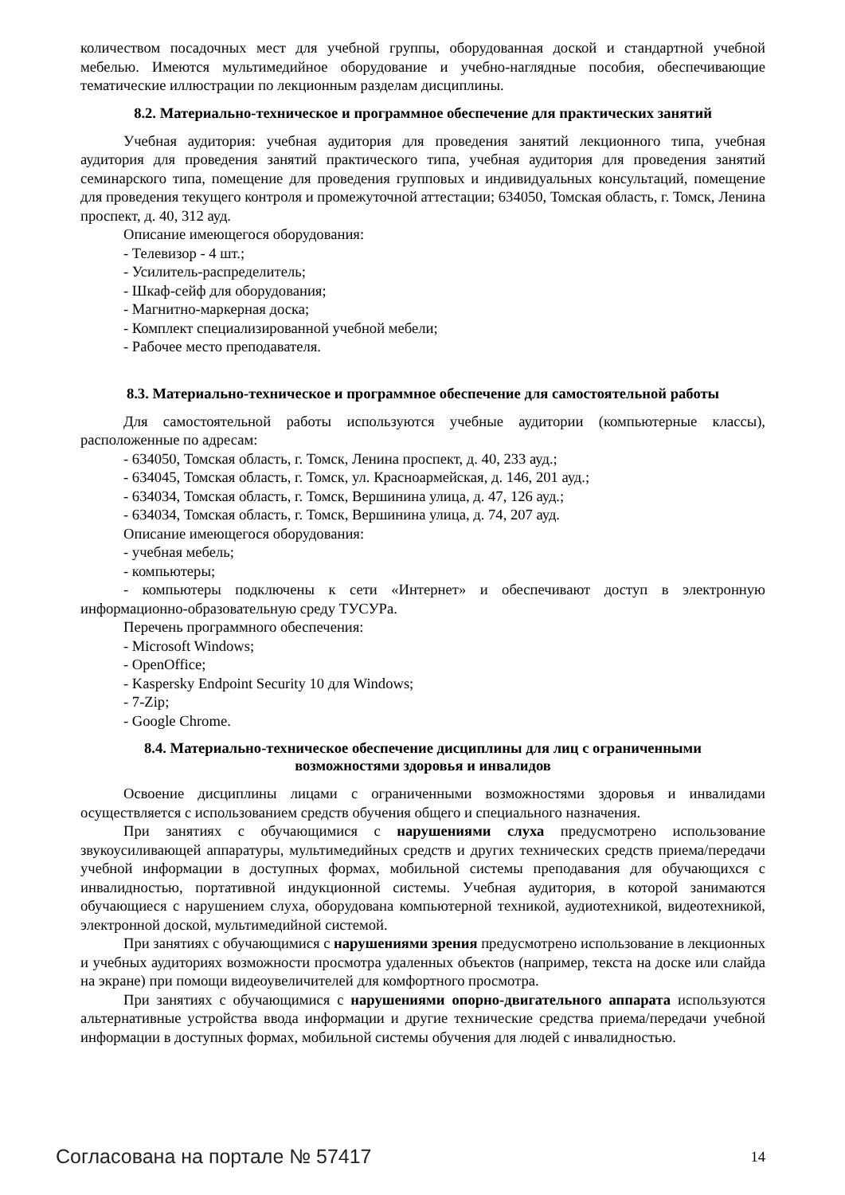количеством посадочных мест для учебной группы, оборудованная доской и стандартной учебной мебелью. Имеются мультимедийное оборудование и учебно-наглядные пособия, обеспечивающие тематические иллюстрации по лекционным разделам дисциплины.
8.2. Материально-техническое и программное обеспечение для практических занятий
Учебная аудитория: учебная аудитория для проведения занятий лекционного типа, учебная аудитория для проведения занятий практического типа, учебная аудитория для проведения занятий семинарского типа, помещение для проведения групповых и индивидуальных консультаций, помещение для проведения текущего контроля и промежуточной аттестации; 634050, Томская область, г. Томск, Ленина проспект, д. 40, 312 ауд.
Описание имеющегося оборудования:
- Телевизор - 4 шт.;
- Усилитель-распределитель;
- Шкаф-сейф для оборудования;
- Магнитно-маркерная доска;
- Комплект специализированной учебной мебели;
- Рабочее место преподавателя.
8.3. Материально-техническое и программное обеспечение для самостоятельной работы
Для самостоятельной работы используются учебные аудитории (компьютерные классы), расположенные по адресам:
- 634050, Томская область, г. Томск, Ленина проспект, д. 40, 233 ауд.;
- 634045, Томская область, г. Томск, ул. Красноармейская, д. 146, 201 ауд.;
- 634034, Томская область, г. Томск, Вершинина улица, д. 47, 126 ауд.;
- 634034, Томская область, г. Томск, Вершинина улица, д. 74, 207 ауд.
Описание имеющегося оборудования:
- учебная мебель;
- компьютеры;
- компьютеры подключены к сети «Интернет» и обеспечивают доступ в электронную информационно-образовательную среду ТУСУРа.
Перечень программного обеспечения:
- Microsoft Windows;
- OpenOffice;
- Kaspersky Endpoint Security 10 для Windows;
- 7-Zip;
- Google Chrome.
8.4. Материально-техническое обеспечение дисциплины для лиц с ограниченными
возможностями здоровья и инвалидов
Освоение дисциплины лицами с ограниченными возможностями здоровья и инвалидами осуществляется с использованием средств обучения общего и специального назначения.
При занятиях с обучающимися с нарушениями слуха предусмотрено использование звукоусиливающей аппаратуры, мультимедийных средств и других технических средств приема/передачи учебной информации в доступных формах, мобильной системы преподавания для обучающихся с инвалидностью, портативной индукционной системы. Учебная аудитория, в которой занимаются обучающиеся с нарушением слуха, оборудована компьютерной техникой, аудиотехникой, видеотехникой, электронной доской, мультимедийной системой.
При занятиях с обучающимися с нарушениями зрения предусмотрено использование в лекционных и учебных аудиториях возможности просмотра удаленных объектов (например, текста на доске или слайда на экране) при помощи видеоувеличителей для комфортного просмотра.
При занятиях с обучающимися с нарушениями опорно-двигательного аппарата используются альтернативные устройства ввода информации и другие технические средства приема/передачи учебной информации в доступных формах, мобильной системы обучения для людей с инвалидностью.
Согласована на портале № 57417 14